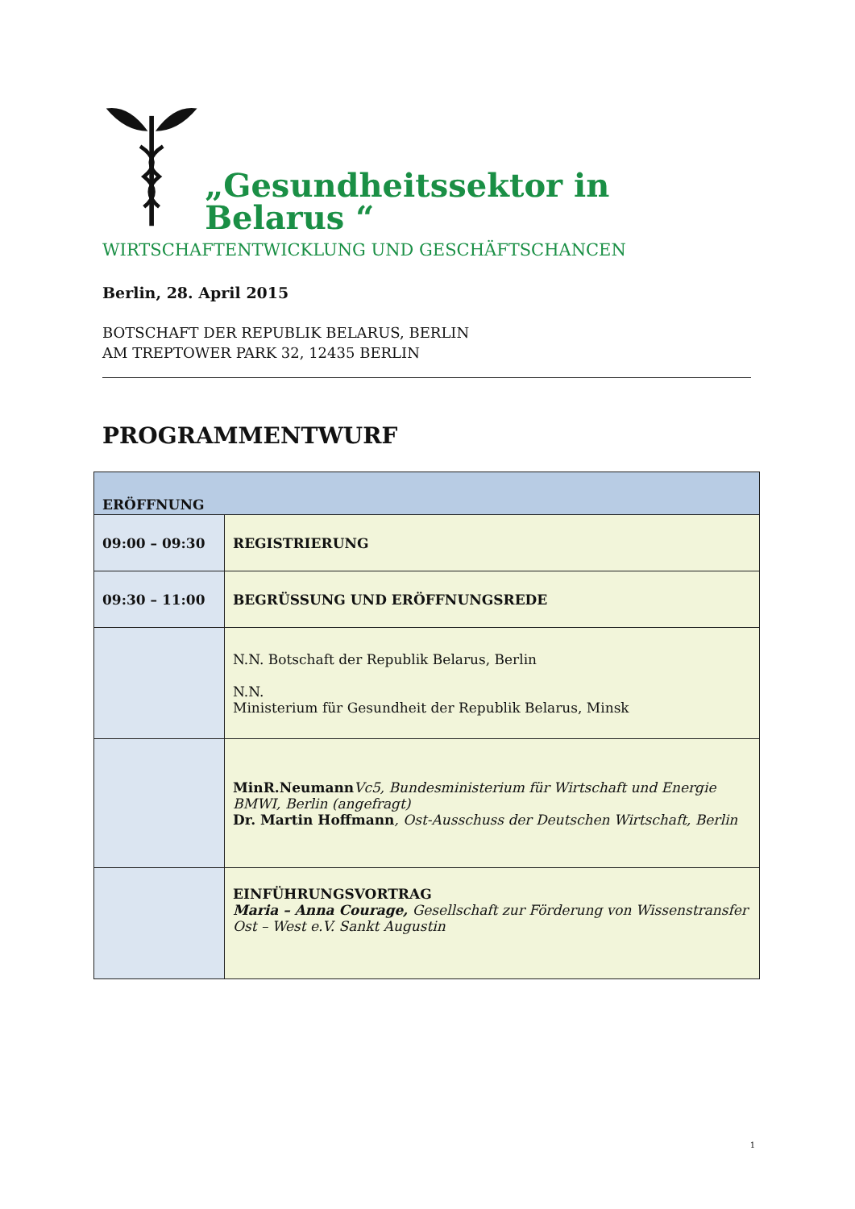„Gesundheitssektor in Belarus “
WIRTSCHAFTENTWICKLUNG UND GESCHÄFTSCHANCEN
Berlin, 28. April 2015
BOTSCHAFT DER REPUBLIK BELARUS, BERLIN
AM TREPTOWER PARK 32, 12435 BERLIN
PROGRAMMENTWURF
| ERÖFFNUNG | |
| 09:00 – 09:30 | REGISTRIERUNG |
| 09:30 – 11:00 | BEGRÜSSUNG UND ERÖFFNUNGSREDE |
| | N.N. Botschaft der Republik Belarus, Berlin N.N. Ministerium für Gesundheit der Republik Belarus, Minsk |
| | MinR.Neumann Vc5, Bundesministerium für Wirtschaft und Energie BMWI, Berlin (angefragt) Dr. Martin Hoffmann , Ost-Ausschuss der Deutschen Wirtschaft, Berlin |
| | EINFÜHRUNGSVORTRAG Maria – Anna Courage, Gesellschaft zur Förderung von Wissenstransfer Ost – West e.V. Sankt Augustin |
1